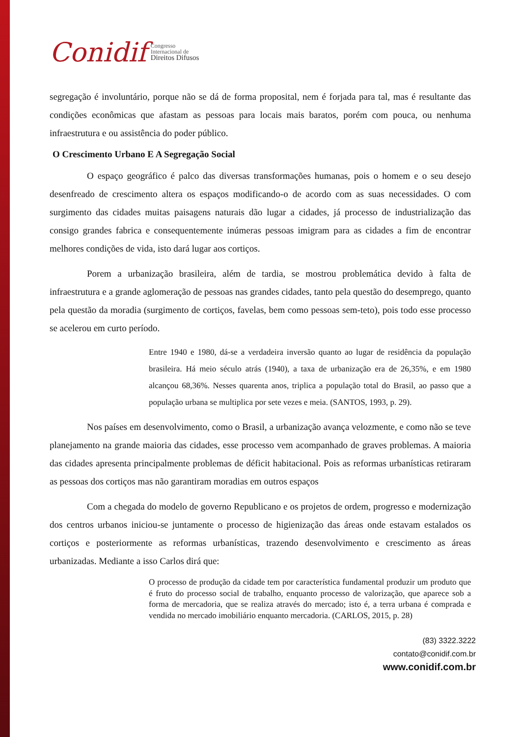Conidif Congresso
Internacional de
Direitos Difusos
segregação é involuntário, porque não se dá de forma proposital, nem é forjada para tal, mas é resultante das condições econômicas que afastam as pessoas para locais mais baratos, porém com pouca, ou nenhuma infraestrutura e ou assistência do poder público.
O Crescimento Urbano E A Segregação Social
O espaço geográfico é palco das diversas transformações humanas, pois o homem e o seu desejo desenfreado de crescimento altera os espaços modificando-o de acordo com as suas necessidades. O com surgimento das cidades muitas paisagens naturais dão lugar a cidades, já processo de industrialização das consigo grandes fabrica e consequentemente inúmeras pessoas imigram para as cidades a fim de encontrar melhores condições de vida, isto dará lugar aos cortiços.
Porem a urbanização brasileira, além de tardia, se mostrou problemática devido à falta de infraestrutura e a grande aglomeração de pessoas nas grandes cidades, tanto pela questão do desemprego, quanto pela questão da moradia (surgimento de cortiços, favelas, bem como pessoas sem-teto), pois todo esse processo se acelerou em curto período.
Entre 1940 e 1980, dá-se a verdadeira inversão quanto ao lugar de residência da população brasileira. Há meio século atrás (1940), a taxa de urbanização era de 26,35%, e em 1980 alcançou 68,36%. Nesses quarenta anos, triplica a população total do Brasil, ao passo que a população urbana se multiplica por sete vezes e meia. (SANTOS, 1993, p. 29).
Nos países em desenvolvimento, como o Brasil, a urbanização avança velozmente, e como não se teve planejamento na grande maioria das cidades, esse processo vem acompanhado de graves problemas. A maioria das cidades apresenta principalmente problemas de déficit habitacional. Pois as reformas urbanísticas retiraram as pessoas dos cortiços mas não garantiram moradias em outros espaços
Com a chegada do modelo de governo Republicano e os projetos de ordem, progresso e modernização dos centros urbanos iniciou-se juntamente o processo de higienização das áreas onde estavam estalados os cortiços e posteriormente as reformas urbanísticas, trazendo desenvolvimento e crescimento as áreas urbanizadas. Mediante a isso Carlos dirá que:
O processo de produção da cidade tem por característica fundamental produzir um produto que é fruto do processo social de trabalho, enquanto processo de valorização, que aparece sob a forma de mercadoria, que se realiza através do mercado; isto é, a terra urbana é comprada e vendida no mercado imobiliário enquanto mercadoria. (CARLOS, 2015, p. 28)
(83) 3322.3222
contato@conidif.com.br
www.conidif.com.br